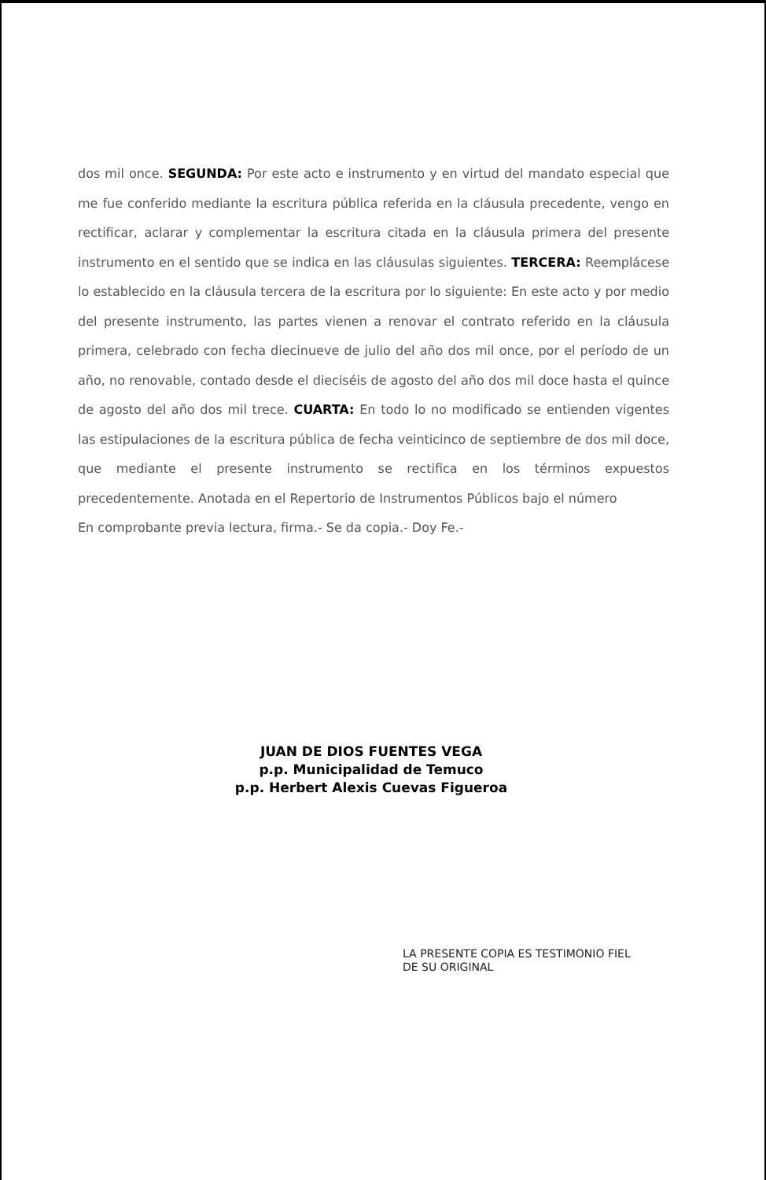dos mil once. SEGUNDA: Por este acto e instrumento y en virtud del mandato especial que me fue conferido mediante la escritura pública referida en la cláusula precedente, vengo en rectificar, aclarar y complementar la escritura citada en la cláusula primera del presente instrumento en el sentido que se indica en las cláusulas siguientes. TERCERA: Reemplácese lo establecido en la cláusula tercera de la escritura por lo siguiente: En este acto y por medio del presente instrumento, las partes vienen a renovar el contrato referido en la cláusula primera, celebrado con fecha diecinueve de julio del año dos mil once, por el período de un año, no renovable, contado desde el dieciséis de agosto del año dos mil doce hasta el quince de agosto del año dos mil trece. CUARTA: En todo lo no modificado se entienden vigentes las estipulaciones de la escritura pública de fecha veinticinco de septiembre de dos mil doce, que mediante el presente instrumento se rectifica en los términos expuestos precedentemente. Anotada en el Repertorio de Instrumentos Públicos bajo el número
En comprobante previa lectura, firma.- Se da copia.- Doy Fe.-
JUAN DE DIOS FUENTES VEGA
p.p. Municipalidad de Temuco
p.p. Herbert Alexis Cuevas Figueroa
LA PRESENTE COPIA ES TESTIMONIO FIEL
DE SU ORIGINAL